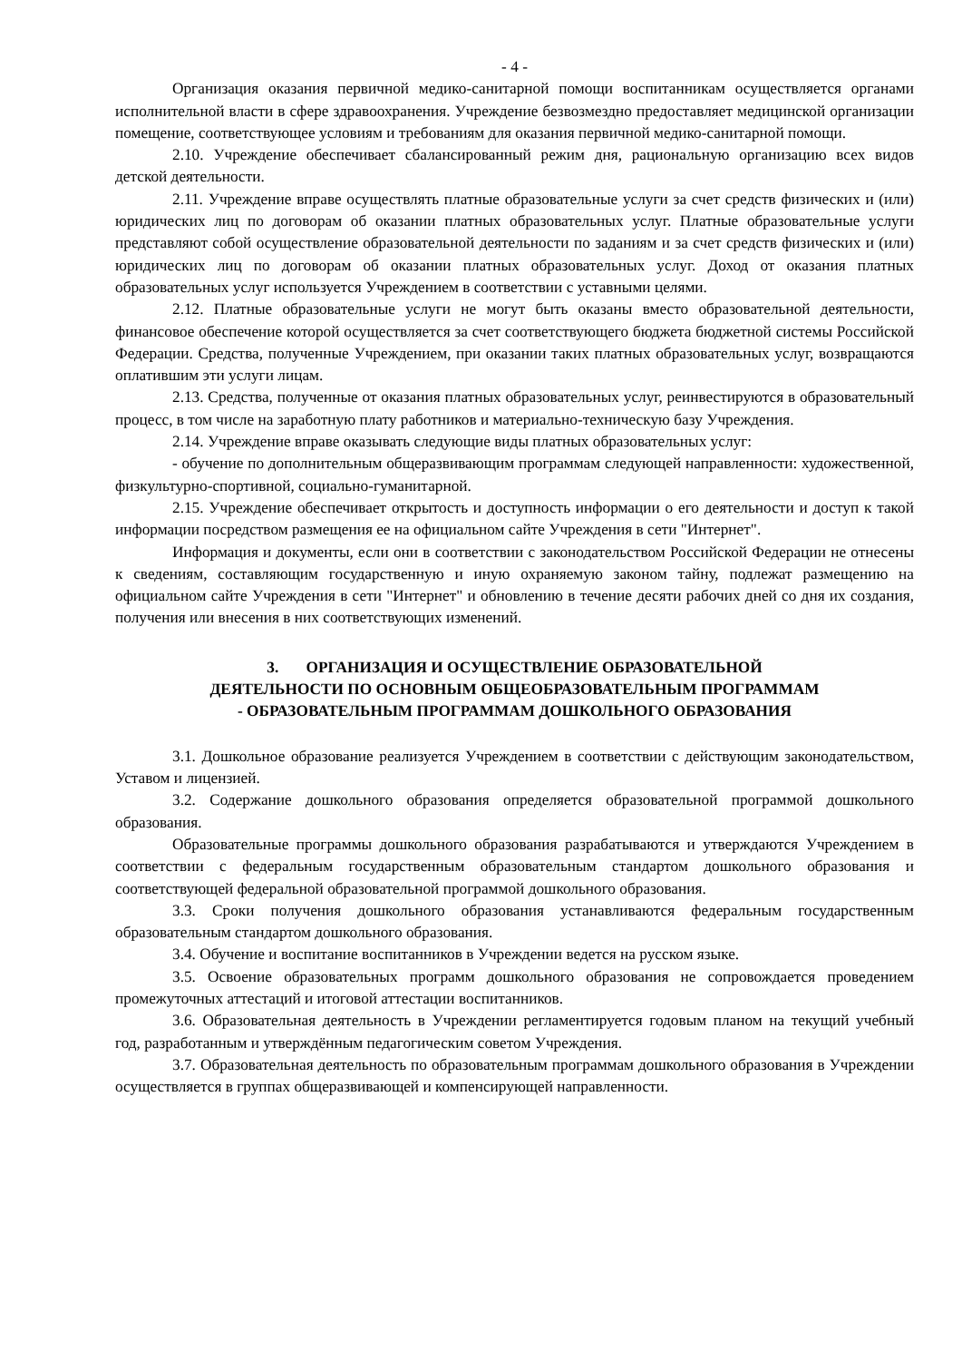- 4 -
Организация оказания первичной медико-санитарной помощи воспитанникам осуществляется органами исполнительной власти в сфере здравоохранения. Учреждение безвозмездно предоставляет медицинской организации помещение, соответствующее условиям и требованиям для оказания первичной медико-санитарной помощи.
2.10. Учреждение обеспечивает сбалансированный режим дня, рациональную организацию всех видов детской деятельности.
2.11. Учреждение вправе осуществлять платные образовательные услуги за счет средств физических и (или) юридических лиц по договорам об оказании платных образовательных услуг. Платные образовательные услуги представляют собой осуществление образовательной деятельности по заданиям и за счет средств физических и (или) юридических лиц по договорам об оказании платных образовательных услуг. Доход от оказания платных образовательных услуг используется Учреждением в соответствии с уставными целями.
2.12. Платные образовательные услуги не могут быть оказаны вместо образовательной деятельности, финансовое обеспечение которой осуществляется за счет соответствующего бюджета бюджетной системы Российской Федерации. Средства, полученные Учреждением, при оказании таких платных образовательных услуг, возвращаются оплатившим эти услуги лицам.
2.13. Средства, полученные от оказания платных образовательных услуг, реинвестируются в образовательный процесс, в том числе на заработную плату работников и материально-техническую базу Учреждения.
2.14. Учреждение вправе оказывать следующие виды платных образовательных услуг:
- обучение по дополнительным общеразвивающим программам следующей направленности: художественной, физкультурно-спортивной, социально-гуманитарной.
2.15. Учреждение обеспечивает открытость и доступность информации о его деятельности и доступ к такой информации посредством размещения ее на официальном сайте Учреждения в сети "Интернет".
Информация и документы, если они в соответствии с законодательством Российской Федерации не отнесены к сведениям, составляющим государственную и иную охраняемую законом тайну, подлежат размещению на официальном сайте Учреждения в сети "Интернет" и обновлению в течение десяти рабочих дней со дня их создания, получения или внесения в них соответствующих изменений.
3. ОРГАНИЗАЦИЯ И ОСУЩЕСТВЛЕНИЕ ОБРАЗОВАТЕЛЬНОЙ
ДЕЯТЕЛЬНОСТИ ПО ОСНОВНЫМ ОБЩЕОБРАЗОВАТЕЛЬНЫМ ПРОГРАММАМ
- ОБРАЗОВАТЕЛЬНЫМ ПРОГРАММАМ ДОШКОЛЬНОГО ОБРАЗОВАНИЯ
3.1. Дошкольное образование реализуется Учреждением в соответствии с действующим законодательством, Уставом и лицензией.
3.2. Содержание дошкольного образования определяется образовательной программой дошкольного образования.
Образовательные программы дошкольного образования разрабатываются и утверждаются Учреждением в соответствии с федеральным государственным образовательным стандартом дошкольного образования и соответствующей федеральной образовательной программой дошкольного образования.
3.3. Сроки получения дошкольного образования устанавливаются федеральным государственным образовательным стандартом дошкольного образования.
3.4. Обучение и воспитание воспитанников в Учреждении ведется на русском языке.
3.5. Освоение образовательных программ дошкольного образования не сопровождается проведением промежуточных аттестаций и итоговой аттестации воспитанников.
3.6. Образовательная деятельность в Учреждении регламентируется годовым планом на текущий учебный год, разработанным и утверждённым педагогическим советом Учреждения.
3.7. Образовательная деятельность по образовательным программам дошкольного образования в Учреждении осуществляется в группах общеразвивающей и компенсирующей направленности.